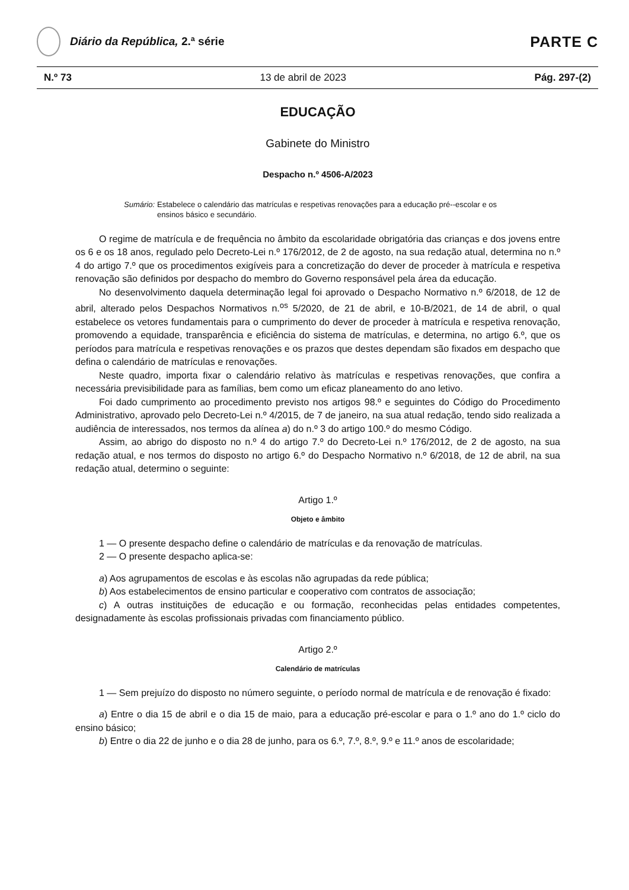Diário da República, 2.ª série
PARTE C
N.º 73 13 de abril de 2023 Pág. 297-(2)
EDUCAÇÃO
Gabinete do Ministro
Despacho n.º 4506-A/2023
Sumário: Estabelece o calendário das matrículas e respetivas renovações para a educação pré--escolar e os ensinos básico e secundário.
O regime de matrícula e de frequência no âmbito da escolaridade obrigatória das crianças e dos jovens entre os 6 e os 18 anos, regulado pelo Decreto-Lei n.º 176/2012, de 2 de agosto, na sua redação atual, determina no n.º 4 do artigo 7.º que os procedimentos exigíveis para a concretização do dever de proceder à matrícula e respetiva renovação são definidos por despacho do membro do Governo responsável pela área da educação.
No desenvolvimento daquela determinação legal foi aprovado o Despacho Normativo n.º 6/2018, de 12 de abril, alterado pelos Despachos Normativos n.<sup>os</sup> 5/2020, de 21 de abril, e 10-B/2021, de 14 de abril, o qual estabelece os vetores fundamentais para o cumprimento do dever de proceder à matrícula e respetiva renovação, promovendo a equidade, transparência e eficiência do sistema de matrículas, e determina, no artigo 6.º, que os períodos para matrícula e respetivas renovações e os prazos que destes dependam são fixados em despacho que defina o calendário de matrículas e renovações.
Neste quadro, importa fixar o calendário relativo às matrículas e respetivas renovações, que confira a necessária previsibilidade para as famílias, bem como um eficaz planeamento do ano letivo.
Foi dado cumprimento ao procedimento previsto nos artigos 98.º e seguintes do Código do Procedimento Administrativo, aprovado pelo Decreto-Lei n.º 4/2015, de 7 de janeiro, na sua atual redação, tendo sido realizada a audiência de interessados, nos termos da alínea a) do n.º 3 do artigo 100.º do mesmo Código.
Assim, ao abrigo do disposto no n.º 4 do artigo 7.º do Decreto-Lei n.º 176/2012, de 2 de agosto, na sua redação atual, e nos termos do disposto no artigo 6.º do Despacho Normativo n.º 6/2018, de 12 de abril, na sua redação atual, determino o seguinte:
Artigo 1.º
Objeto e âmbito
1 — O presente despacho define o calendário de matrículas e da renovação de matrículas.
2 — O presente despacho aplica-se:
a) Aos agrupamentos de escolas e às escolas não agrupadas da rede pública;
b) Aos estabelecimentos de ensino particular e cooperativo com contratos de associação;
c) A outras instituições de educação e ou formação, reconhecidas pelas entidades competentes, designadamente às escolas profissionais privadas com financiamento público.
Artigo 2.º
Calendário de matrículas
1 — Sem prejuízo do disposto no número seguinte, o período normal de matrícula e de renovação é fixado:
a) Entre o dia 15 de abril e o dia 15 de maio, para a educação pré-escolar e para o 1.º ano do 1.º ciclo do ensino básico;
b) Entre o dia 22 de junho e o dia 28 de junho, para os 6.º, 7.º, 8.º, 9.º e 11.º anos de escolaridade;